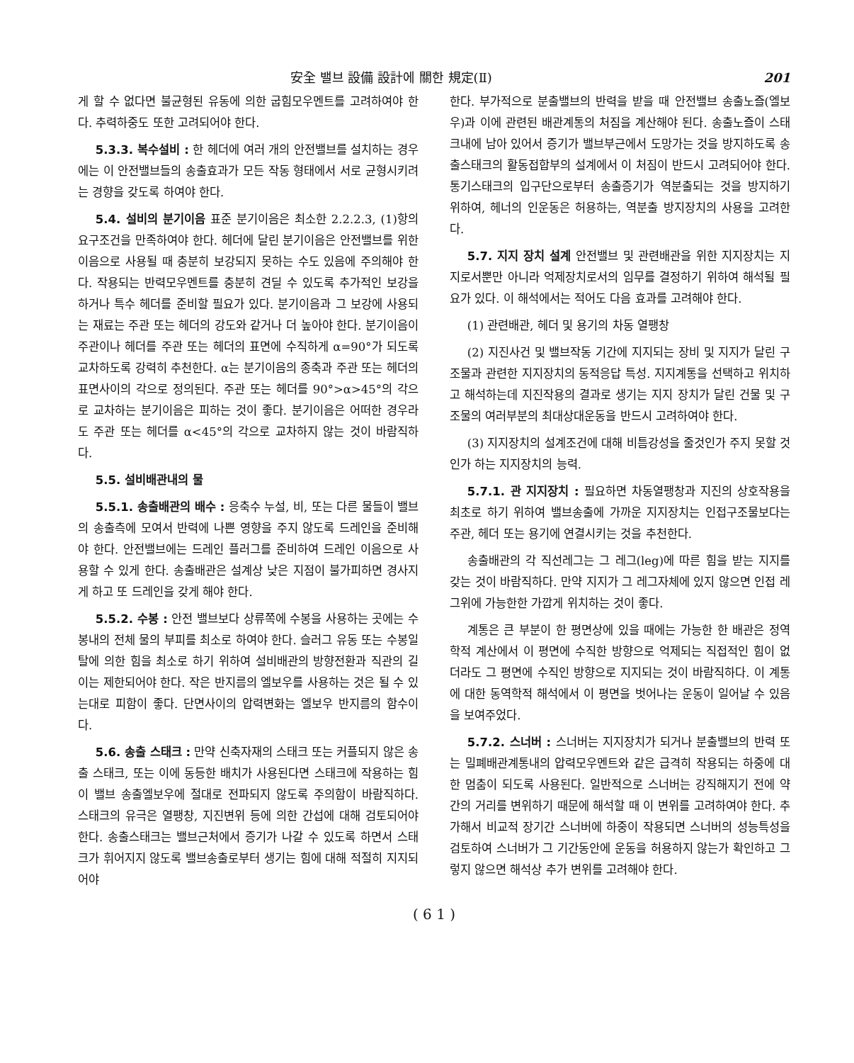安全 밸브 設備 設計에 關한 規定(Ⅱ) 201
게 할 수 없다면 불균형된 유동에 의한 굽힘모우멘트를 고려하여야 한다. 추력하중도 또한 고려되어야 한다.
5.3.3. 복수설비 : 한 헤더에 여러 개의 안전밸브를 설치하는 경우에는 이 안전밸브들의 송출효과가 모든 작동 형태에서 서로 균형시키려는 경향을 갖도록 하여야 한다.
5.4. 설비의 분기이음 표준 분기이음은 최소한 2.2.2.3, (1)항의 요구조건을 만족하여야 한다. 헤더에 달린 분기이음은 안전밸브를 위한 이음으로 사용될 때 충분히 보강되지 못하는 수도 있음에 주의해야 한다. 작용되는 반력모우멘트를 충분히 견딜 수 있도록 추가적인 보강을 하거나 특수 헤더를 준비할 필요가 있다. 분기이음과 그 보강에 사용되는 재료는 주관 또는 헤더의 강도와 같거나 더 높아야 한다. 분기이음이 주관이나 헤더를 주관 또는 헤더의 표면에 수직하게 α=90°가 되도록 교차하도록 강력히 추천한다. α는 분기이음의 종축과 주관 또는 헤더의 표면사이의 각으로 정의된다. 주관 또는 헤더를 90°>α>45°의 각으로 교차하는 분기이음은 피하는 것이 좋다. 분기이음은 어떠한 경우라도 주관 또는 헤더를 α<45°의 각으로 교차하지 않는 것이 바람직하다.
5.5. 설비배관내의 물
5.5.1. 송출배관의 배수 : 응축수 누설, 비, 또는 다른 물들이 밸브의 송출측에 모여서 반력에 나쁜 영향을 주지 않도록 드레인을 준비해야 한다. 안전밸브에는 드레인 플러그를 준비하여 드레인 이음으로 사용할 수 있게 한다. 송출배관은 설계상 낮은 지점이 불가피하면 경사지게 하고 또 드레인을 갖게 해야 한다.
5.5.2. 수봉 : 안전 밸브보다 상류쪽에 수봉을 사용하는 곳에는 수봉내의 전체 물의 부피를 최소로 하여야 한다. 슬러그 유동 또는 수봉일탈에 의한 힘을 최소로 하기 위하여 설비배관의 방향전환과 직관의 길이는 제한되어야 한다. 작은 반지름의 엘보우를 사용하는 것은 될 수 있는대로 피함이 좋다. 단면사이의 압력변화는 엘보우 반지름의 함수이다.
5.6. 송출 스태크 : 만약 신축자재의 스태크 또는 커플되지 않은 송출 스태크, 또는 이에 동등한 배치가 사용된다면 스태크에 작용하는 힘이 밸브 송출엘보우에 절대로 전파되지 않도록 주의함이 바람직하다. 스태크의 유극은 열팽창, 지진변위 등에 의한 간섭에 대해 검토되어야 한다. 송출스태크는 밸브근처에서 증기가 나갈 수 있도록 하면서 스태크가 휘어지지 않도록 밸브송출로부터 생기는 힘에 대해 적절히 지지되어야
한다. 부가적으로 분출밸브의 반력을 받을 때 안전밸브 송출노즐(엘보우)과 이에 관련된 배관계통의 처짐을 계산해야 된다. 송출노즐이 스태크내에 남아 있어서 증기가 밸브부근에서 도망가는 것을 방지하도록 송출스태크의 활동접합부의 설계에서 이 처짐이 반드시 고려되어야 한다. 통기스태크의 입구단으로부터 송출증기가 역분출되는 것을 방지하기 위하여, 헤너의 인운동은 허용하는, 역분출 방지장치의 사용을 고려한다.
5.7. 지지 장치 설계 안전밸브 및 관련배관을 위한 지지장치는 지지로서뿐만 아니라 억제장치로서의 임무를 결정하기 위하여 해석될 필요가 있다. 이 해석에서는 적어도 다음 효과를 고려해야 한다.
(1) 관련배관, 헤더 및 용기의 차동 열팽창
(2) 지진사건 및 밸브작동 기간에 지지되는 장비 및 지지가 달린 구조물과 관련한 지지장치의 동적응답 특성. 지지계통을 선택하고 위치하고 해석하는데 지진작용의 결과로 생기는 지지 장치가 달린 건물 및 구조물의 여러부분의 최대상대운동을 반드시 고려하여야 한다.
(3) 지지장치의 설계조건에 대해 비틈강성을 줄것인가 주지 못할 것인가 하는 지지장치의 능력.
5.7.1. 관 지지장치 : 필요하면 차동열팽창과 지진의 상호작용을 최초로 하기 위하여 밸브송출에 가까운 지지장치는 인접구조물보다는 주관, 헤더 또는 용기에 연결시키는 것을 추천한다.
송출배관의 각 직선레그는 그 레그(leg)에 따른 힘을 받는 지지를 갖는 것이 바람직하다. 만약 지지가 그 레그자체에 있지 않으면 인접 레그위에 가능한한 가깝게 위치하는 것이 좋다.
계통은 큰 부분이 한 평면상에 있을 때에는 가능한 한 배관은 정역학적 계산에서 이 평면에 수직한 방향으로 억제되는 직접적인 힘이 없더라도 그 평면에 수직인 방향으로 지지되는 것이 바람직하다. 이 계통에 대한 동역학적 해석에서 이 평면을 벗어나는 운동이 일어날 수 있음을 보여주었다.
5.7.2. 스너버 : 스너버는 지지장치가 되거나 분출밸브의 반력 또는 밀폐배관계통내의 압력모우멘트와 같은 급격히 작용되는 하중에 대한 멈춤이 되도록 사용된다. 일반적으로 스너버는 강직해지기 전에 약간의 거리를 변위하기 때문에 해석할 때 이 변위를 고려하여야 한다. 추가해서 비교적 장기간 스너버에 하중이 작용되면 스너버의 성능특성을 검토하여 스너버가 그 기간동안에 운동을 허용하지 않는가 확인하고 그렇지 않으면 해석상 추가 변위를 고려해야 한다.
( 6 1 )